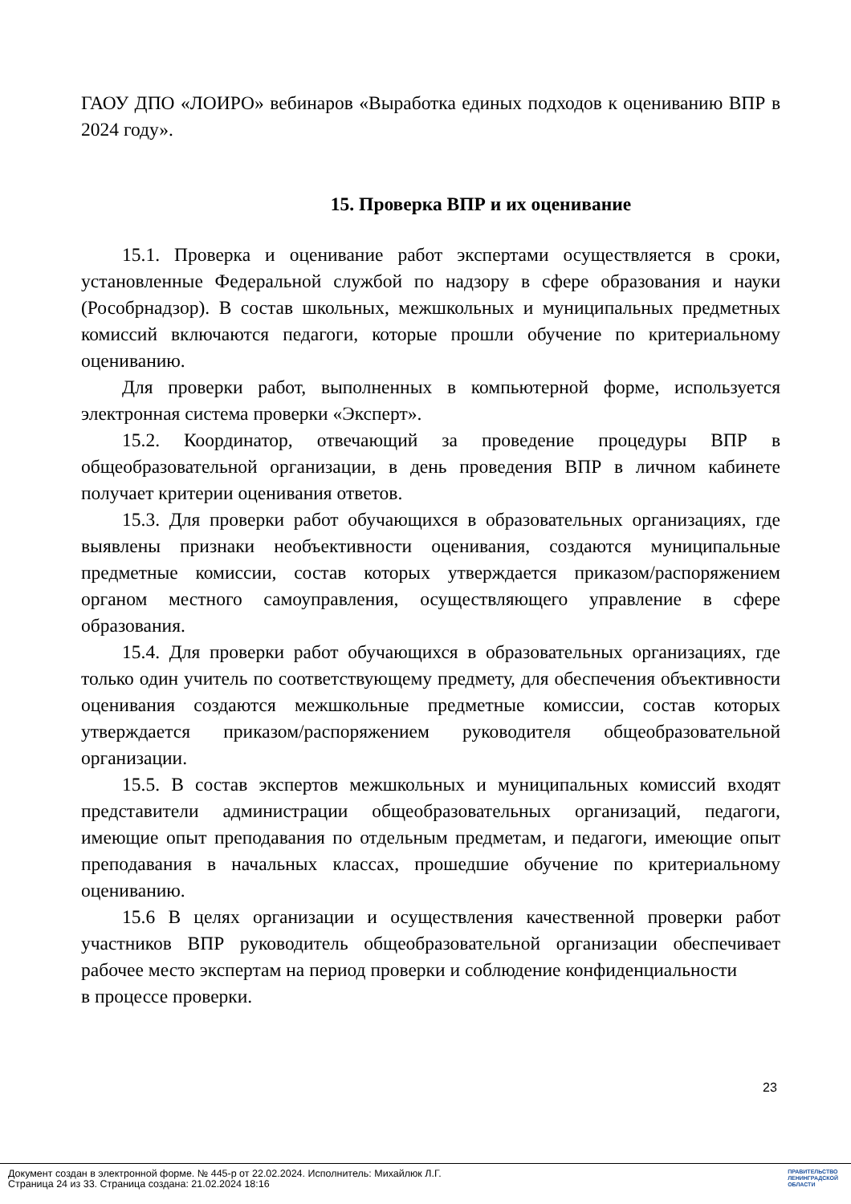ГАОУ ДПО «ЛОИРО» вебинаров «Выработка единых подходов к оцениванию ВПР в 2024 году».
15. Проверка ВПР и их оценивание
15.1. Проверка и оценивание работ экспертами осуществляется в сроки, установленные Федеральной службой по надзору в сфере образования и науки (Рособрнадзор). В состав школьных, межшкольных и муниципальных предметных комиссий включаются педагоги, которые прошли обучение по критериальному оцениванию.
Для проверки работ, выполненных в компьютерной форме, используется электронная система проверки «Эксперт».
15.2. Координатор, отвечающий за проведение процедуры ВПР в общеобразовательной организации, в день проведения ВПР в личном кабинете получает критерии оценивания ответов.
15.3. Для проверки работ обучающихся в образовательных организациях, где выявлены признаки необъективности оценивания, создаются муниципальные предметные комиссии, состав которых утверждается приказом/распоряжением органом местного самоуправления, осуществляющего управление в сфере образования.
15.4. Для проверки работ обучающихся в образовательных организациях, где только один учитель по соответствующему предмету, для обеспечения объективности оценивания создаются межшкольные предметные комиссии, состав которых утверждается приказом/распоряжением руководителя общеобразовательной организации.
15.5. В состав экспертов межшкольных и муниципальных комиссий входят представители администрации общеобразовательных организаций, педагоги, имеющие опыт преподавания по отдельным предметам, и педагоги, имеющие опыт преподавания в начальных классах, прошедшие обучение по критериальному оцениванию.
15.6 В целях организации и осуществления качественной проверки работ участников ВПР руководитель общеобразовательной организации обеспечивает рабочее место экспертам на период проверки и соблюдение конфиденциальности
в процессе проверки.
23
Документ создан в электронной форме. № 445-р от 22.02.2024. Исполнитель: Михайлюк Л.Г.
Страница 24 из 33. Страница создана: 21.02.2024 18:16
ПРАВИТЕЛЬСТВО
ЛЕНИНГРАДСКОЙ
ОБЛАСТИ